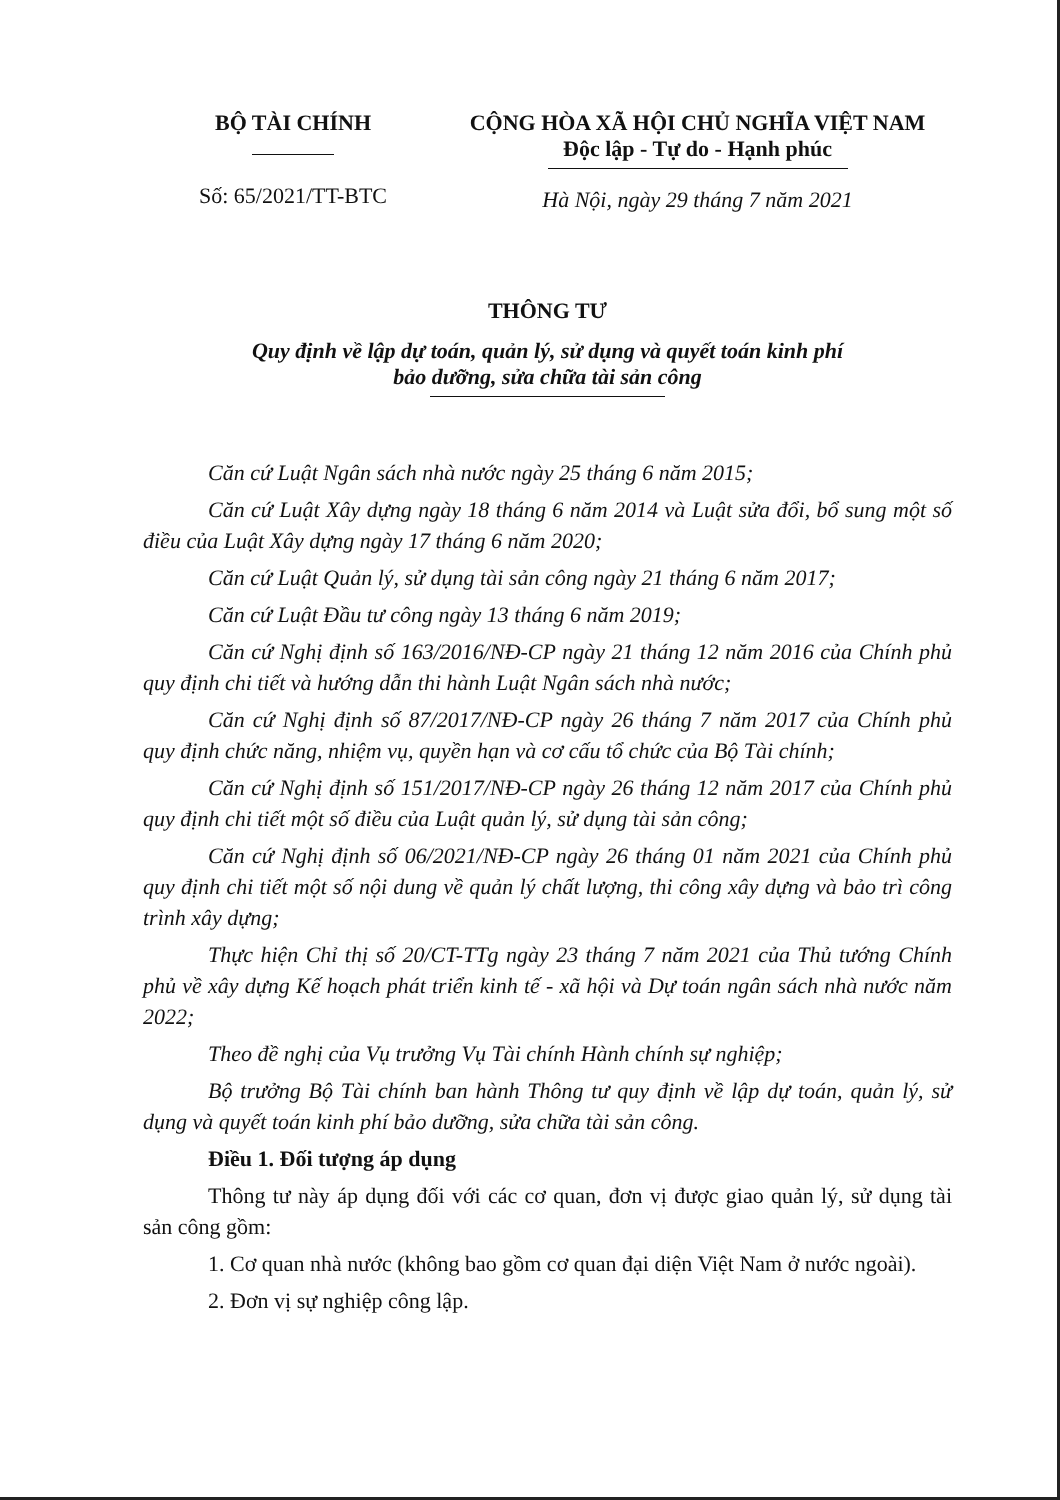BỘ TÀI CHÍNH
Số: 65/2021/TT-BTC
CỘNG HÒA XÃ HỘI CHỦ NGHĨA VIỆT NAM
Độc lập - Tự do - Hạnh phúc
Hà Nội, ngày 29 tháng 7 năm 2021
THÔNG TƯ
Quy định về lập dự toán, quản lý, sử dụng và quyết toán kinh phí
bảo dưỡng, sửa chữa tài sản công
Căn cứ Luật Ngân sách nhà nước ngày 25 tháng 6 năm 2015;
Căn cứ Luật Xây dựng ngày 18 tháng 6 năm 2014 và Luật sửa đổi, bổ sung một số điều của Luật Xây dựng ngày 17 tháng 6 năm 2020;
Căn cứ Luật Quản lý, sử dụng tài sản công ngày 21 tháng 6 năm 2017;
Căn cứ Luật Đầu tư công ngày 13 tháng 6 năm 2019;
Căn cứ Nghị định số 163/2016/NĐ-CP ngày 21 tháng 12 năm 2016 của Chính phủ quy định chi tiết và hướng dẫn thi hành Luật Ngân sách nhà nước;
Căn cứ Nghị định số 87/2017/NĐ-CP ngày 26 tháng 7 năm 2017 của Chính phủ quy định chức năng, nhiệm vụ, quyền hạn và cơ cấu tổ chức của Bộ Tài chính;
Căn cứ Nghị định số 151/2017/NĐ-CP ngày 26 tháng 12 năm 2017 của Chính phủ quy định chi tiết một số điều của Luật quản lý, sử dụng tài sản công;
Căn cứ Nghị định số 06/2021/NĐ-CP ngày 26 tháng 01 năm 2021 của Chính phủ quy định chi tiết một số nội dung về quản lý chất lượng, thi công xây dựng và bảo trì công trình xây dựng;
Thực hiện Chỉ thị số 20/CT-TTg ngày 23 tháng 7 năm 2021 của Thủ tướng Chính phủ về xây dựng Kế hoạch phát triển kinh tế - xã hội và Dự toán ngân sách nhà nước năm 2022;
Theo đề nghị của Vụ trưởng Vụ Tài chính Hành chính sự nghiệp;
Bộ trưởng Bộ Tài chính ban hành Thông tư quy định về lập dự toán, quản lý, sử dụng và quyết toán kinh phí bảo dưỡng, sửa chữa tài sản công.
Điều 1. Đối tượng áp dụng
Thông tư này áp dụng đối với các cơ quan, đơn vị được giao quản lý, sử dụng tài sản công gồm:
1. Cơ quan nhà nước (không bao gồm cơ quan đại diện Việt Nam ở nước ngoài).
2. Đơn vị sự nghiệp công lập.